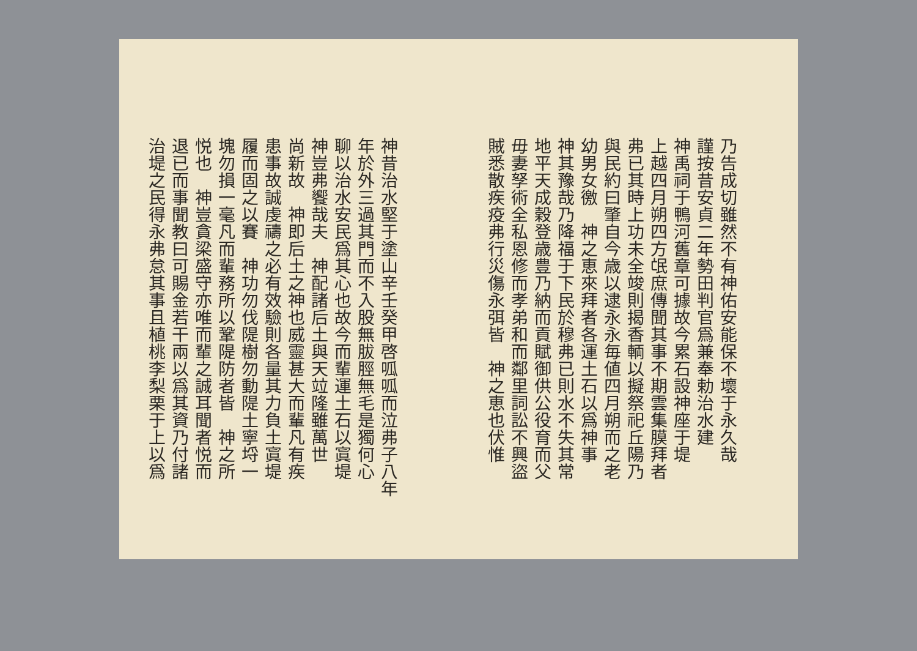乃告成切雖然不有神佑安能保不壞于永久哉
謹按昔安貞二年勢田判官爲兼奉勅治水建
神禹祠于鴨河舊章可據故今累石設神座于堤
上越四月朔四方氓庶傳聞其事不期雲集膜拜者
弗已其時上功未全竣則揭香輌以擬祭祀丘陽乃
與民約曰肇自今歳以逮永永毎値四月朔而之老
幼男女徼　神之恵來拜者各運土石以爲神事
神其豫哉乃降福于下民於穆弗已則水不失其常
地平天成穀登歳豊乃納而貢賦御供公役育而父
毋妻孥術全私恩修而孝弟和而鄰里詞訟不興盜
賊悉散疾疫弗行災傷永弭皆　神之恵也伏惟
神昔治水堅于塗山辛壬癸甲啓呱呱而泣弗子八年
年於外三過其門而不入股無胈脛無毛是獨何心
聊以治水安民爲其心也故今而輩運土石以寘堤
神豈弗饗哉夫　神配諸后土與天竝隆雖萬世
尚新故　神即后土之神也威靈甚大而輩凡有疾
患事故誠虔禱之必有效驗則各量其力負土寘堤
履而固之以賽　神功勿伐隄樹勿動隄土寧埒一
塊勿損一毫凡而輩務所以鞏隄防者皆　神之所
悦也　神豈貪梁盛守亦唯而輩之誠耳聞者悦而
退已而事聞教曰可賜金若干兩以爲其資乃付諸
治堤之民得永弗怠其事且植桃李梨栗于上以爲